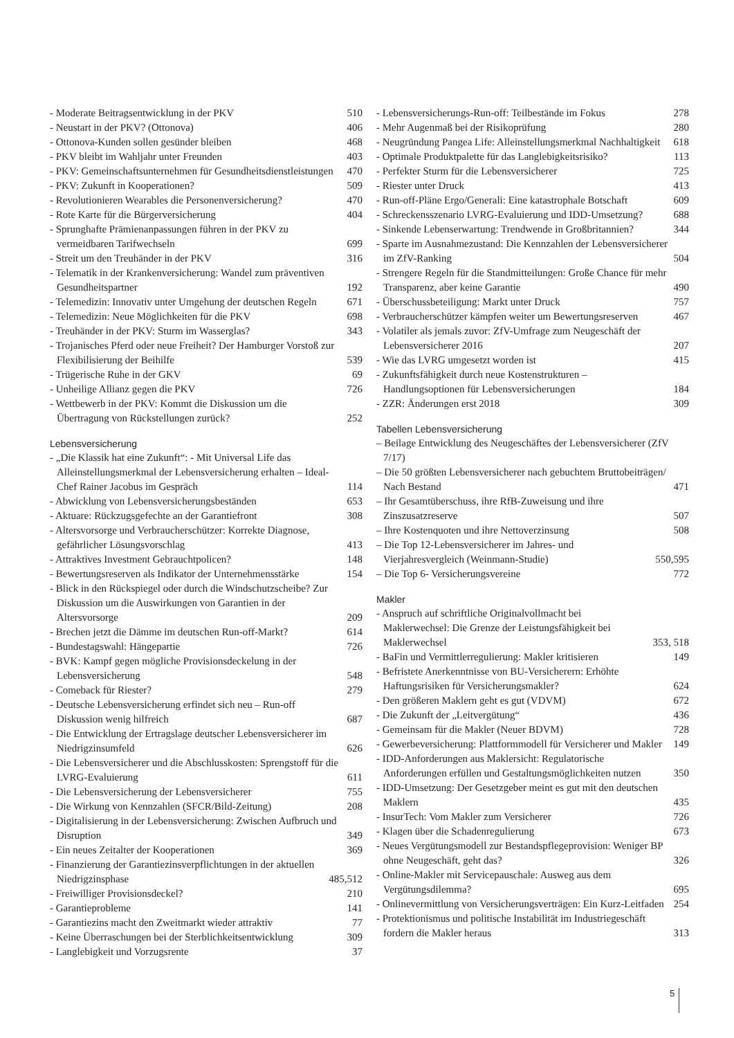- Moderate Beitragsentwicklung in der PKV 510
- Neustart in der PKV? (Ottonova) 406
- Ottonova-Kunden sollen gesünder bleiben 468
- PKV bleibt im Wahljahr unter Freunden 403
- PKV: Gemeinschaftsunternehmen für Gesundheitsdienstleistungen 470
- PKV: Zukunft in Kooperationen? 509
- Revolutionieren Wearables die Personenversicherung? 470
- Rote Karte für die Bürgerversicherung 404
- Sprunghafte Prämienanpassungen führen in der PKV zu vermeidbaren Tarifwechseln 699
- Streit um den Treuhänder in der PKV 316
- Telematik in der Krankenversicherung: Wandel zum präventiven Gesundheitspartner 192
- Telemedizin: Innovativ unter Umgehung der deutschen Regeln 671
- Telemedizin: Neue Möglichkeiten für die PKV 698
- Treuhänder in der PKV: Sturm im Wasserglas? 343
- Trojanisches Pferd oder neue Freiheit? Der Hamburger Vorstoß zur Flexibilisierung der Beihilfe 539
- Trügerische Ruhe in der GKV 69
- Unheilige Allianz gegen die PKV 726
- Wettbewerb in der PKV: Kommt die Diskussion um die Übertragung von Rückstellungen zurück? 252
Lebensversicherung
- „Die Klassik hat eine Zukunft“: - Mit Universal Life das Alleinstellungsmerkmal der Lebensversicherung erhalten – Ideal-Chef Rainer Jacobus im Gespräch 114
- Abwicklung von Lebensversicherungsbeständen 653
- Aktuare: Rückzugsgefechte an der Garantiefront 308
- Altersvorsorge und Verbraucherschützer: Korrekte Diagnose, gefährlicher Lösungsvorschlag 413
- Attraktives Investment Gebrauchtpolicen? 148
- Bewertungsreserven als Indikator der Unternehmensstärke 154
- Blick in den Rückspiegel oder durch die Windschutzscheibe? Zur Diskussion um die Auswirkungen von Garantien in der Altersvorsorge 209
- Brechen jetzt die Dämme im deutschen Run-off-Markt? 614
- Bundestagswahl: Hängepartie 726
- BVK: Kampf gegen mögliche Provisionsdeckelung in der Lebensversicherung 548
- Comeback für Riester? 279
- Deutsche Lebensversicherung erfindet sich neu – Run-off Diskussion wenig hilfreich 687
- Die Entwicklung der Ertragslage deutscher Lebensversicherer im Niedrigzinsumfeld 626
- Die Lebensversicherer und die Abschlusskosten: Sprengstoff für die LVRG-Evaluierung 611
- Die Lebensversicherung der Lebensversicherer 755
- Die Wirkung von Kennzahlen (SFCR/Bild-Zeitung) 208
- Digitalisierung in der Lebensversicherung: Zwischen Aufbruch und Disruption 349
- Ein neues Zeitalter der Kooperationen 369
- Finanzierung der Garantiezinsverpflichtungen in der aktuellen Niedrigzinsphase 485,512
- Freiwilliger Provisionsdeckel? 210
- Garantieprobleme 141
- Garantiezins macht den Zweitmarkt wieder attraktiv 77
- Keine Überraschungen bei der Sterblichkeitsentwicklung 309
- Langlebigkeit und Vorzugsrente 37
- Lebensversicherungs-Run-off: Teilbestände im Fokus 278
- Mehr Augenmaß bei der Risikoprüfung 280
- Neugründung Pangea Life: Alleinstellungsmerkmal Nachhaltigkeit 618
- Optimale Produktpalette für das Langlebigkeitsrisiko? 113
- Perfekter Sturm für die Lebensversicherer 725
- Riester unter Druck 413
- Run-off-Pläne Ergo/Generali: Eine katastrophale Botschaft 609
- Schreckensszenario LVRG-Evaluierung und IDD-Umsetzung? 688
- Sinkende Lebenserwartung: Trendwende in Großbritannien? 344
- Sparte im Ausnahmezustand: Die Kennzahlen der Lebensversicherer im ZfV-Ranking 504
- Strengere Regeln für die Standmitteilungen: Große Chance für mehr Transparenz, aber keine Garantie 490
- Überschussbeteiligung: Markt unter Druck 757
- Verbraucherschützer kämpfen weiter um Bewertungsreserven 467
- Volatiler als jemals zuvor: ZfV-Umfrage zum Neugeschäft der Lebensversicherer 2016 207
- Wie das LVRG umgesetzt worden ist 415
- Zukunftsfähigkeit durch neue Kostenstrukturen – Handlungsoptionen für Lebensversicherungen 184
- ZZR: Änderungen erst 2018 309
Tabellen Lebensversicherung
– Beilage Entwicklung des Neugeschäftes der Lebensversicherer (ZfV 7/17)
– Die 50 größten Lebensversicherer nach gebuchtem Bruttobeiträgen/ Nach Bestand 471
– Ihr Gesamtüberschuss, ihre RfB-Zuweisung und ihre Zinszusatzreserve 507
– Ihre Kostenquoten und ihre Nettoverzinsung 508
– Die Top 12-Lebensversicherer im Jahres- und Vierjahresvergleich (Weinmann-Studie) 550,595
– Die Top 6- Versicherungsvereine 772
Makler
- Anspruch auf schriftliche Originalvollmacht bei Maklerwechsel: Die Grenze der Leistungsfähigkeit bei Maklerwechsel 353, 518
- BaFin und Vermittlerregulierung: Makler kritisieren 149
- Befristete Anerkenntnisse von BU-Versicherern: Erhöhte Haftungsrisiken für Versicherungsmakler? 624
- Den größeren Maklern geht es gut (VDVM) 672
- Die Zukunft der „Leitvergütung“436
- Gemeinsam für die Makler (Neuer BDVM) 728
- Gewerbeversicherung: Plattformmodell für Versicherer und Makler 149
- IDD-Anforderungen aus Maklersicht: Regulatorische Anforderungen erfüllen und Gestaltungsmöglichkeiten nutzen 350
- IDD-Umsetzung: Der Gesetzgeber meint es gut mit den deutschen Maklern 435
- InsurTech: Vom Makler zum Versicherer 726
- Klagen über die Schadenregulierung 673
- Neues Vergütungsmodell zur Bestandspflegeprovision: Weniger BP ohne Neugeschäft, geht das? 326
- Online-Makler mit Servicepauschale: Ausweg aus dem Vergütungsdilemma? 695
- Onlinevermittlung von Versicherungsverträgen: Ein Kurz-Leitfaden 254
- Protektionismus und politische Instabilität im Industriegeschäft fordern die Makler heraus 313
5